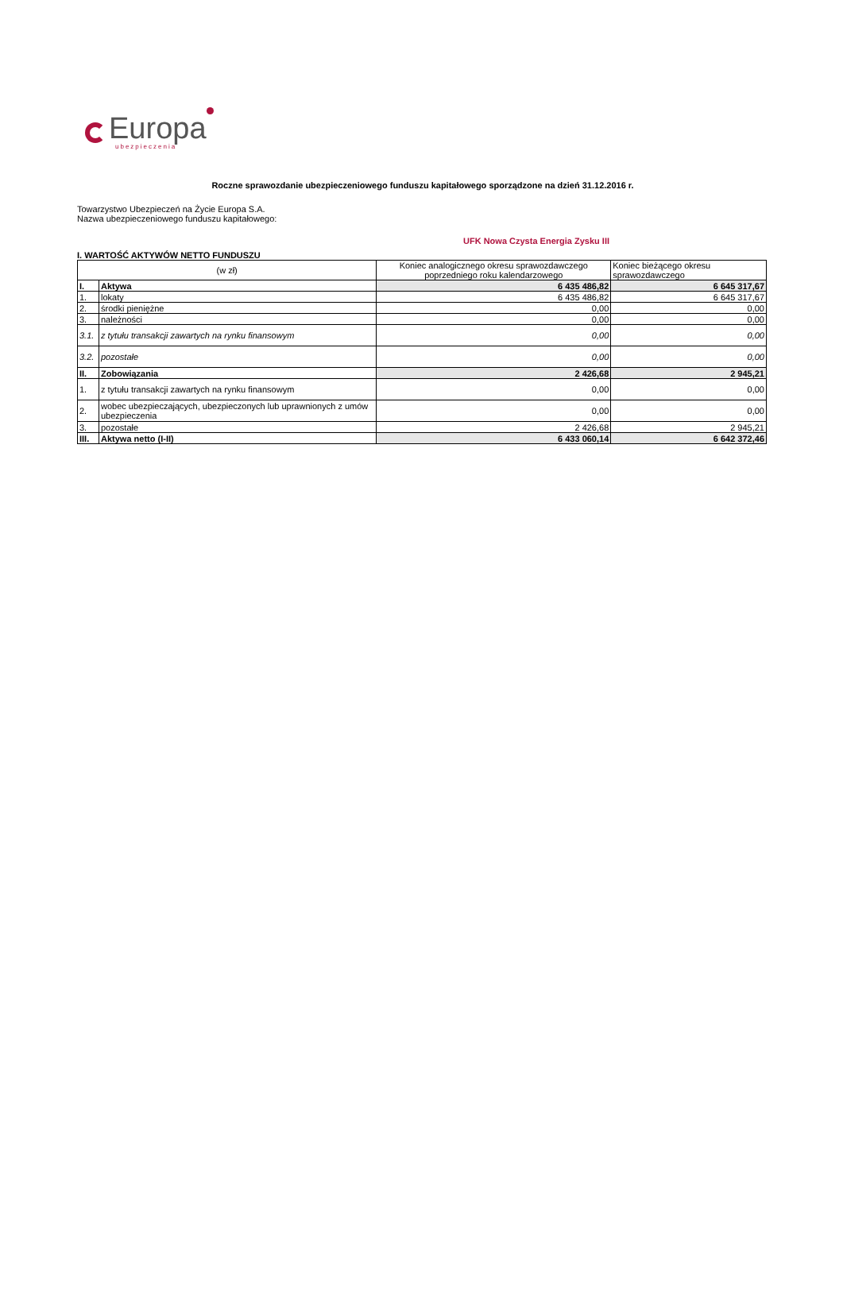Europa
ubezpieczenia
Roczne sprawozdanie ubezpieczeniowego funduszu kapitałowego sporządzone na dzień 31.12.2016 r.
Towarzystwo Ubezpieczeń na Życie Europa S.A.
Nazwa ubezpieczeniowego funduszu kapitałowego:
UFK Nowa Czysta Energia Zysku III
I. WARTOŚĆ AKTYWÓW NETTO FUNDUSZU
| (w zł) | | Koniec analogicznego okresu sprawozdawczego poprzedniego roku kalendarzowego | Koniec bieżącego okresu sprawozdawczego |
| --- | --- | --- | --- |
| I. | Aktywa | 6 435 486,82 | 6 645 317,67 |
| 1. | lokaty | 6 435 486,82 | 6 645 317,67 |
| 2. | środki pieniężne | 0,00 | 0,00 |
| 3. | należności | 0,00 | 0,00 |
| 3.1. | z tytułu transakcji zawartych na rynku finansowym | 0,00 | 0,00 |
| 3.2. | pozostałe | 0,00 | 0,00 |
| II. | Zobowiązania | 2 426,68 | 2 945,21 |
| 1. | z tytułu transakcji zawartych na rynku finansowym | 0,00 | 0,00 |
| 2. | wobec ubezpieczających, ubezpieczonych lub uprawnionych z umów ubezpieczenia | 0,00 | 0,00 |
| 3. | pozostałe | 2 426,68 | 2 945,21 |
| III. | Aktywa netto (I-II) | 6 433 060,14 | 6 642 372,46 |